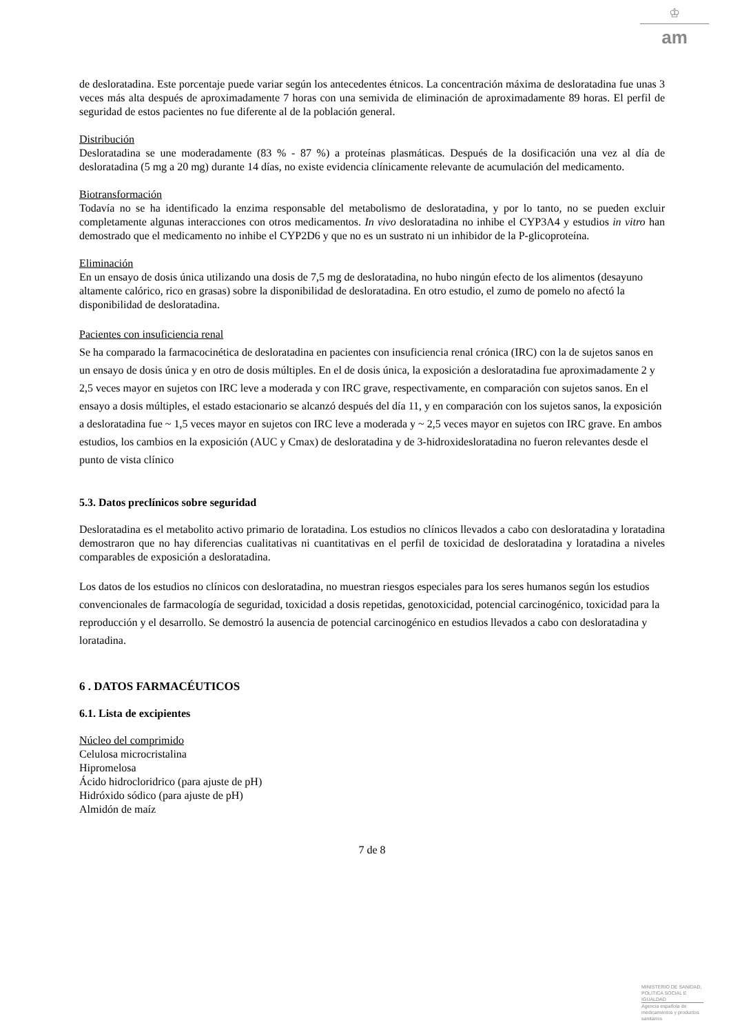♔
am
de desloratadina. Este porcentaje puede variar según los antecedentes étnicos. La concentración máxima de desloratadina fue unas 3 veces más alta después de aproximadamente 7 horas con una semivida de eliminación de aproximadamente 89 horas. El perfil de seguridad de estos pacientes no fue diferente al de la población general.
Distribución
Desloratadina se une moderadamente (83 % - 87 %) a proteínas plasmáticas. Después de la dosificación una vez al día de desloratadina (5 mg a 20 mg) durante 14 días, no existe evidencia clínicamente relevante de acumulación del medicamento.
Biotransformación
Todavía no se ha identificado la enzima responsable del metabolismo de desloratadina, y por lo tanto, no se pueden excluir completamente algunas interacciones con otros medicamentos. In vivo desloratadina no inhibe el CYP3A4 y estudios in vitro han demostrado que el medicamento no inhibe el CYP2D6 y que no es un sustrato ni un inhibidor de la P-glicoproteína.
Eliminación
En un ensayo de dosis única utilizando una dosis de 7,5 mg de desloratadina, no hubo ningún efecto de los alimentos (desayuno altamente calórico, rico en grasas) sobre la disponibilidad de desloratadina. En otro estudio, el zumo de pomelo no afectó la disponibilidad de desloratadina.
Pacientes con insuficiencia renal
Se ha comparado la farmacocinética de desloratadina en pacientes con insuficiencia renal crónica (IRC) con la de sujetos sanos en un ensayo de dosis única y en otro de dosis múltiples. En el de dosis única, la exposición a desloratadina fue aproximadamente 2 y 2,5 veces mayor en sujetos con IRC leve a moderada y con IRC grave, respectivamente, en comparación con sujetos sanos. En el ensayo a dosis múltiples, el estado estacionario se alcanzó después del día 11, y en comparación con los sujetos sanos, la exposición a desloratadina fue ~ 1,5 veces mayor en sujetos con IRC leve a moderada y ~ 2,5 veces mayor en sujetos con IRC grave. En ambos estudios, los cambios en la exposición (AUC y Cmax) de desloratadina y de 3-hidroxidesloratadina no fueron relevantes desde el punto de vista clínico
5.3. Datos preclínicos sobre seguridad
Desloratadina es el metabolito activo primario de loratadina. Los estudios no clínicos llevados a cabo con desloratadina y loratadina demostraron que no hay diferencias cualitativas ni cuantitativas en el perfil de toxicidad de desloratadina y loratadina a niveles comparables de exposición a desloratadina.
Los datos de los estudios no clínicos con desloratadina, no muestran riesgos especiales para los seres humanos según los estudios convencionales de farmacología de seguridad, toxicidad a dosis repetidas, genotoxicidad, potencial carcinogénico, toxicidad para la reproducción y el desarrollo. Se demostró la ausencia de potencial carcinogénico en estudios llevados a cabo con desloratadina y loratadina.
6 . DATOS FARMACÉUTICOS
6.1. Lista de excipientes
Núcleo del comprimido
Celulosa microcristalina
Hipromelosa
Ácido hidrocloridrico (para ajuste de pH)
Hidróxido sódico (para ajuste de pH)
Almidón de maíz
7 de 8
MINISTERIO DE SANIDAD, POLITICA SOCIAL E IGUALDAD
Agencia española de medicamentos y productos sanitarios